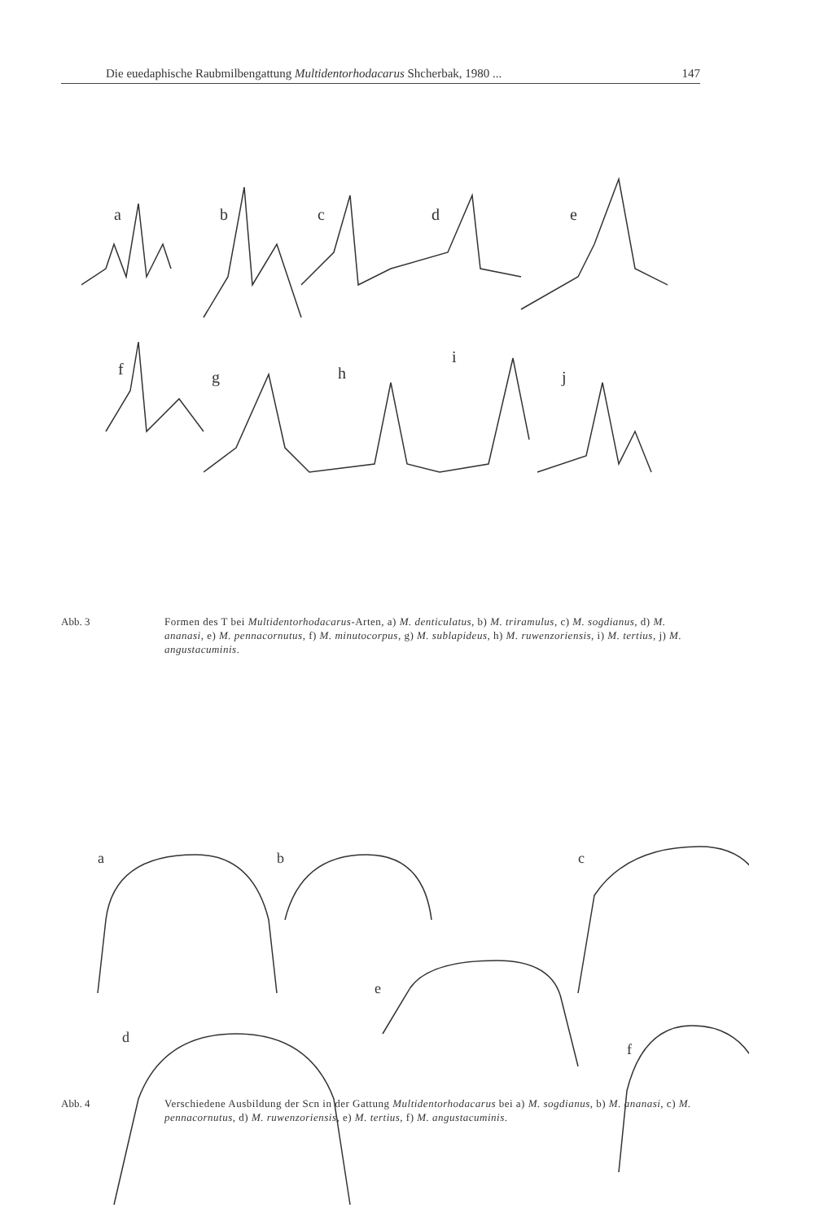Die euedaphische Raubmilbengattung Multidentorhodacarus Shcherbak, 1980 ... 147
a
b
c
d
e
f
g
h
i
j
Abb. 3 Formen des T bei Multidentorhodacarus-Arten, a) M. denticulatus, b) M. triramulus, c) M. sogdianus, d) M. ananasi, e) M. pennacornutus, f) M. minutocorpus, g) M. sublapideus, h) M. ruwenzoriensis, i) M. tertius, j) M. angustacuminis.
a
b
c
d
e
f
Abb. 4 Verschiedene Ausbildung der Scn in der Gattung Multidentorhodacarus bei a) M. sogdianus, b) M. ananasi, c) M. pennacornutus, d) M. ruwenzoriensis, e) M. tertius, f) M. angustacuminis.